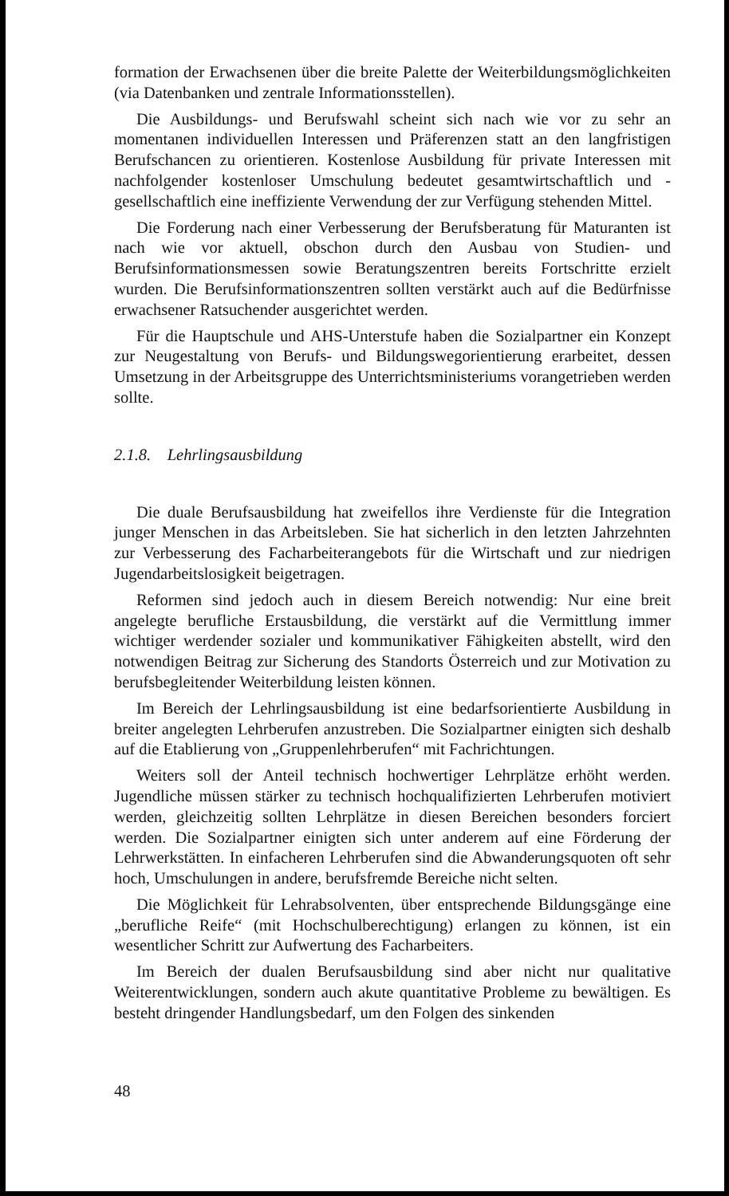formation der Erwachsenen über die breite Palette der Weiterbildungsmöglichkeiten (via Datenbanken und zentrale Informationsstellen).
Die Ausbildungs- und Berufswahl scheint sich nach wie vor zu sehr an momentanen individuellen Interessen und Präferenzen statt an den langfristigen Berufschancen zu orientieren. Kostenlose Ausbildung für private Interessen mit nachfolgender kostenloser Umschulung bedeutet gesamtwirtschaftlich und -gesellschaftlich eine ineffiziente Verwendung der zur Verfügung stehenden Mittel.
Die Forderung nach einer Verbesserung der Berufsberatung für Maturanten ist nach wie vor aktuell, obschon durch den Ausbau von Studien- und Berufsinformationsmessen sowie Beratungszentren bereits Fortschritte erzielt wurden. Die Berufsinformationszentren sollten verstärkt auch auf die Bedürfnisse erwachsener Ratsuchender ausgerichtet werden.
Für die Hauptschule und AHS-Unterstufe haben die Sozialpartner ein Konzept zur Neugestaltung von Berufs- und Bildungswegorientierung erarbeitet, dessen Umsetzung in der Arbeitsgruppe des Unterrichtsministeriums vorangetrieben werden sollte.
2.1.8. Lehrlingsausbildung
Die duale Berufsausbildung hat zweifellos ihre Verdienste für die Integration junger Menschen in das Arbeitsleben. Sie hat sicherlich in den letzten Jahrzehnten zur Verbesserung des Facharbeiterangebots für die Wirtschaft und zur niedrigen Jugendarbeitslosigkeit beigetragen.
Reformen sind jedoch auch in diesem Bereich notwendig: Nur eine breit angelegte berufliche Erstausbildung, die verstärkt auf die Vermittlung immer wichtiger werdender sozialer und kommunikativer Fähigkeiten abstellt, wird den notwendigen Beitrag zur Sicherung des Standorts Österreich und zur Motivation zu berufsbegleitender Weiterbildung leisten können.
Im Bereich der Lehrlingsausbildung ist eine bedarfsorientierte Ausbildung in breiter angelegten Lehrberufen anzustreben. Die Sozialpartner einigten sich deshalb auf die Etablierung von „Gruppenlehrberufen“ mit Fachrichtungen.
Weiters soll der Anteil technisch hochwertiger Lehrplätze erhöht werden. Jugendliche müssen stärker zu technisch hochqualifizierten Lehrberufen motiviert werden, gleichzeitig sollten Lehrplätze in diesen Bereichen besonders forciert werden. Die Sozialpartner einigten sich unter anderem auf eine Förderung der Lehrwerkstätten. In einfacheren Lehrberufen sind die Abwanderungsquoten oft sehr hoch, Umschulungen in andere, berufsfremde Bereiche nicht selten.
Die Möglichkeit für Lehrabsolventen, über entsprechende Bildungsgänge eine „berufliche Reife“ (mit Hochschulberechtigung) erlangen zu können, ist ein wesentlicher Schritt zur Aufwertung des Facharbeiters.
Im Bereich der dualen Berufsausbildung sind aber nicht nur qualitative Weiterentwicklungen, sondern auch akute quantitative Probleme zu bewältigen. Es besteht dringender Handlungsbedarf, um den Folgen des sinkenden
48